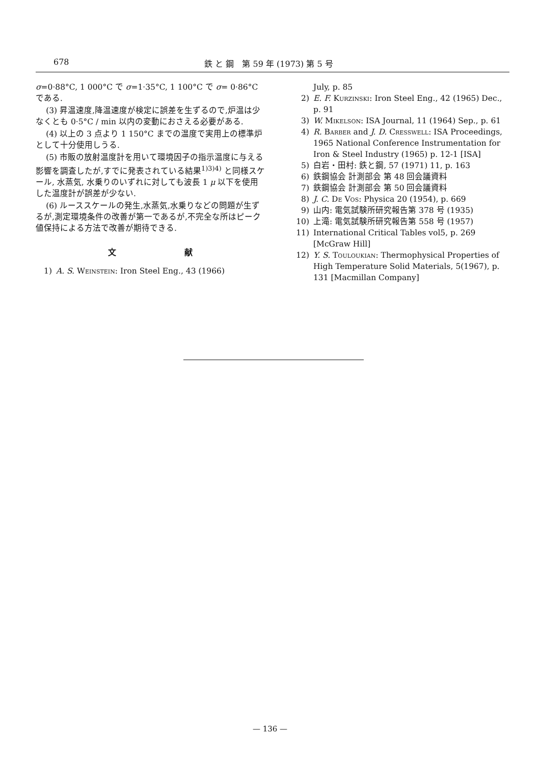678 鉄 と 鋼　第 59 年 (1973) 第 5 号
σ=0·88°C, 1 000°C で σ=1·35°C, 1 100°C で σ= 0·86°C である.
(3) 昇温速度,降温速度が検定に誤差を生ずるので,炉温は少なくとも 0·5°C / min 以内の変動におさえる必要がある.
(4) 以上の 3 点より 1 150°C までの温度で実用上の標準炉として十分使用しうる.
(5) 市販の放射温度計を用いて環境因子の指示温度に与える影響を調査したが,すでに発表されている結果<sup>1)3)4)</sup> と同様スケール, 水蒸気, 水乗りのいずれに対しても波長 1 μ 以下を使用した温度計が誤差が少ない.
(6) ルーススケールの発生,水蒸気,水乗りなどの問題が生ずるが,測定環境条件の改善が第一であるが,不完全な所はピーク値保持による方法で改善が期待できる.
文 献
1) A. S. Weinstein: Iron Steel Eng., 43 (1966)
July, p. 85
2) E. F. Kurzinski: Iron Steel Eng., 42 (1965) Dec., p. 91
3) W. Mikelson: ISA Journal, 11 (1964) Sep., p. 61
4) R. Barber and J. D. Cresswell: ISA Proceedings, 1965 National Conference Instrumentation for Iron & Steel Industry (1965) p. 12-1 [ISA]
5) 白岩・田村: 鉄と鋼, 57 (1971) 11, p. 163
6) 鉄鋼協会 計測部会 第 48 回会議資料
7) 鉄鋼協会 計測部会 第 50 回会議資料
8) J. C. De Vos: Physica 20 (1954), p. 669
9) 山内: 電気試験所研究報告第 378 号 (1935)
10) 上滝: 電気試験所研究報告第 558 号 (1957)
11) International Critical Tables vol5, p. 269 [McGraw Hill]
12) Y. S. Touloukian: Thermophysical Properties of High Temperature Solid Materials, 5(1967), p. 131 [Macmillan Company]
— 136 —